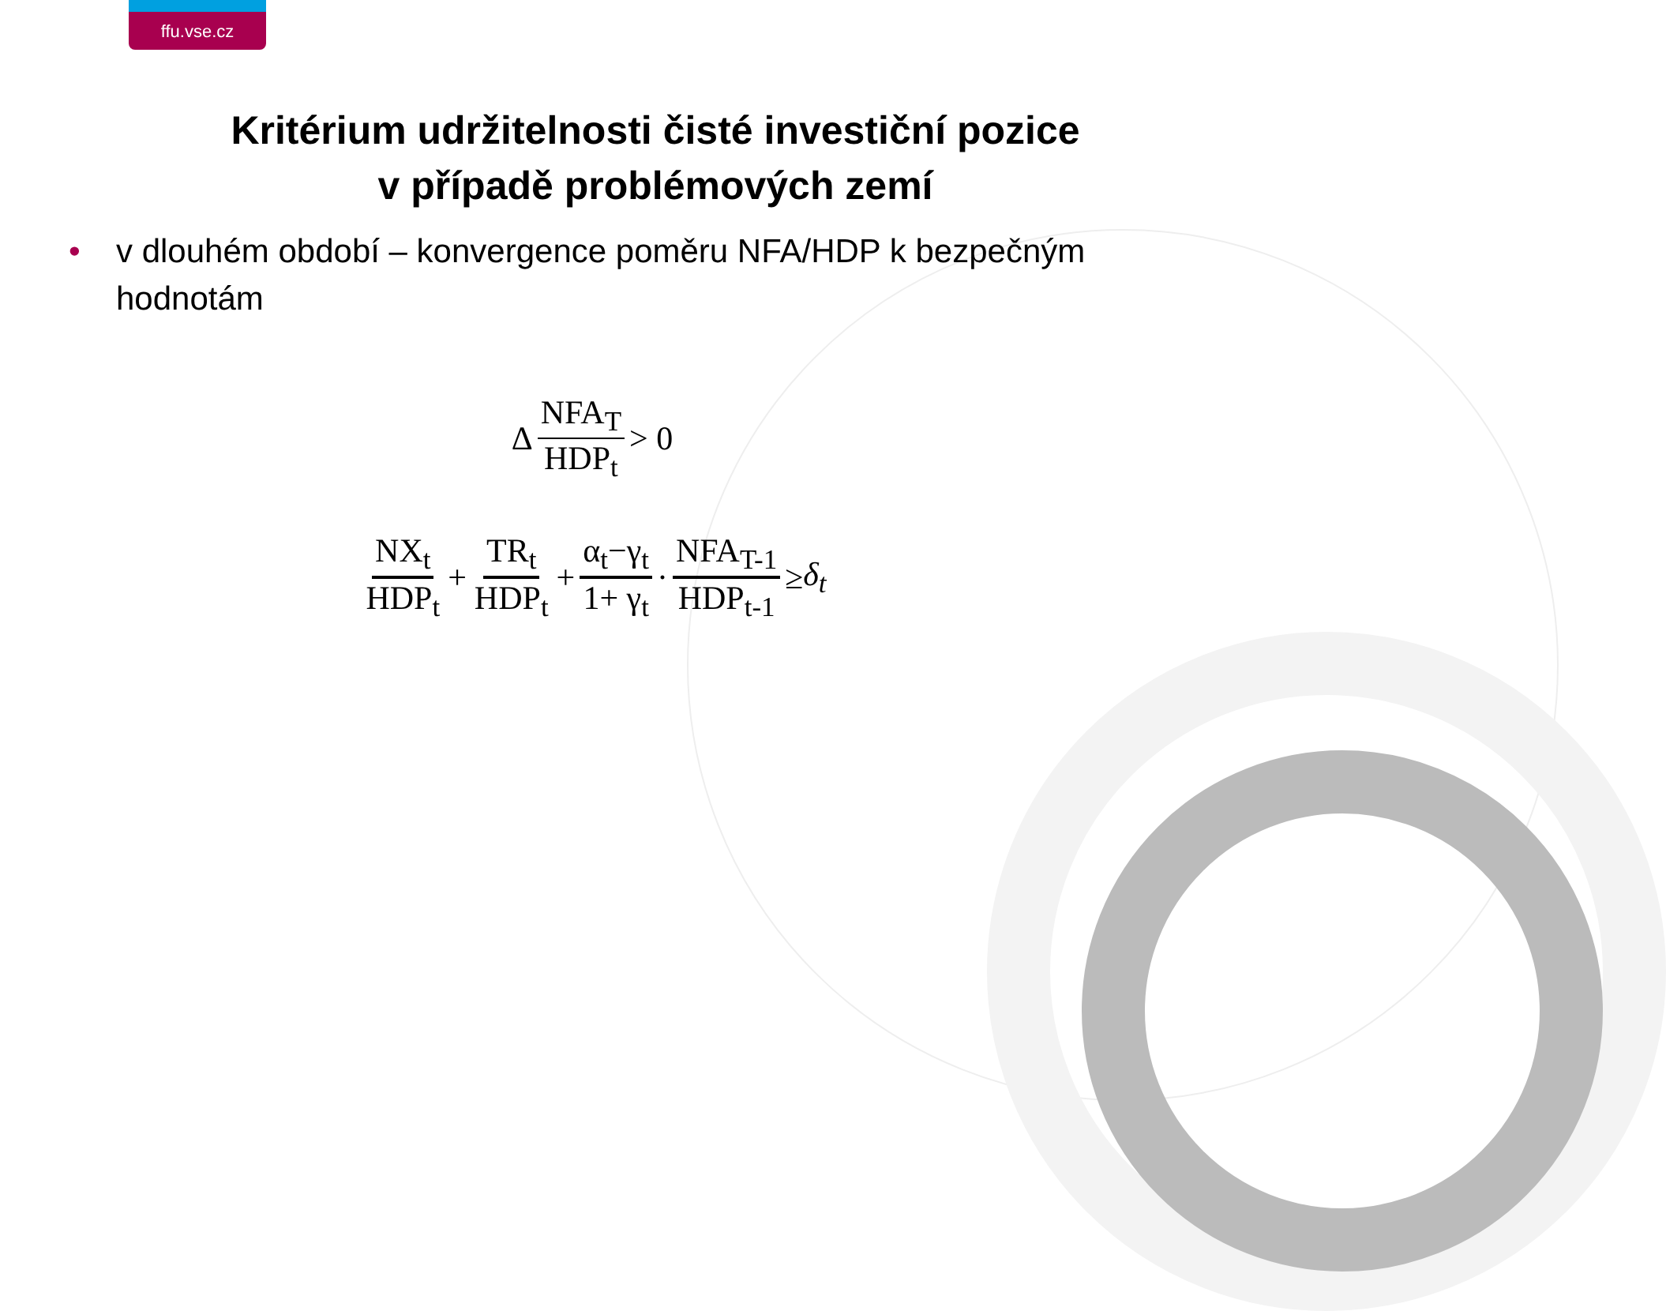ffu.vse.cz
Kritérium udržitelnosti čisté investiční pozice
v případě problémových zemí
• v dlouhém období – konvergence poměru NFA/HDP k bezpečným hodnotám
Δ NFA<sub>T</sub> HDP<sub>t</sub> > 0
NX<sub>t</sub> HDP<sub>t</sub> + TR<sub>t</sub> HDP<sub>t</sub> + α<sub>t</sub>−γ<sub>t</sub> 1+ γ<sub>t</sub> · NFA<sub>T-1</sub> HDP<sub>t-1</sub> ≥ δ<sub>t</sub>